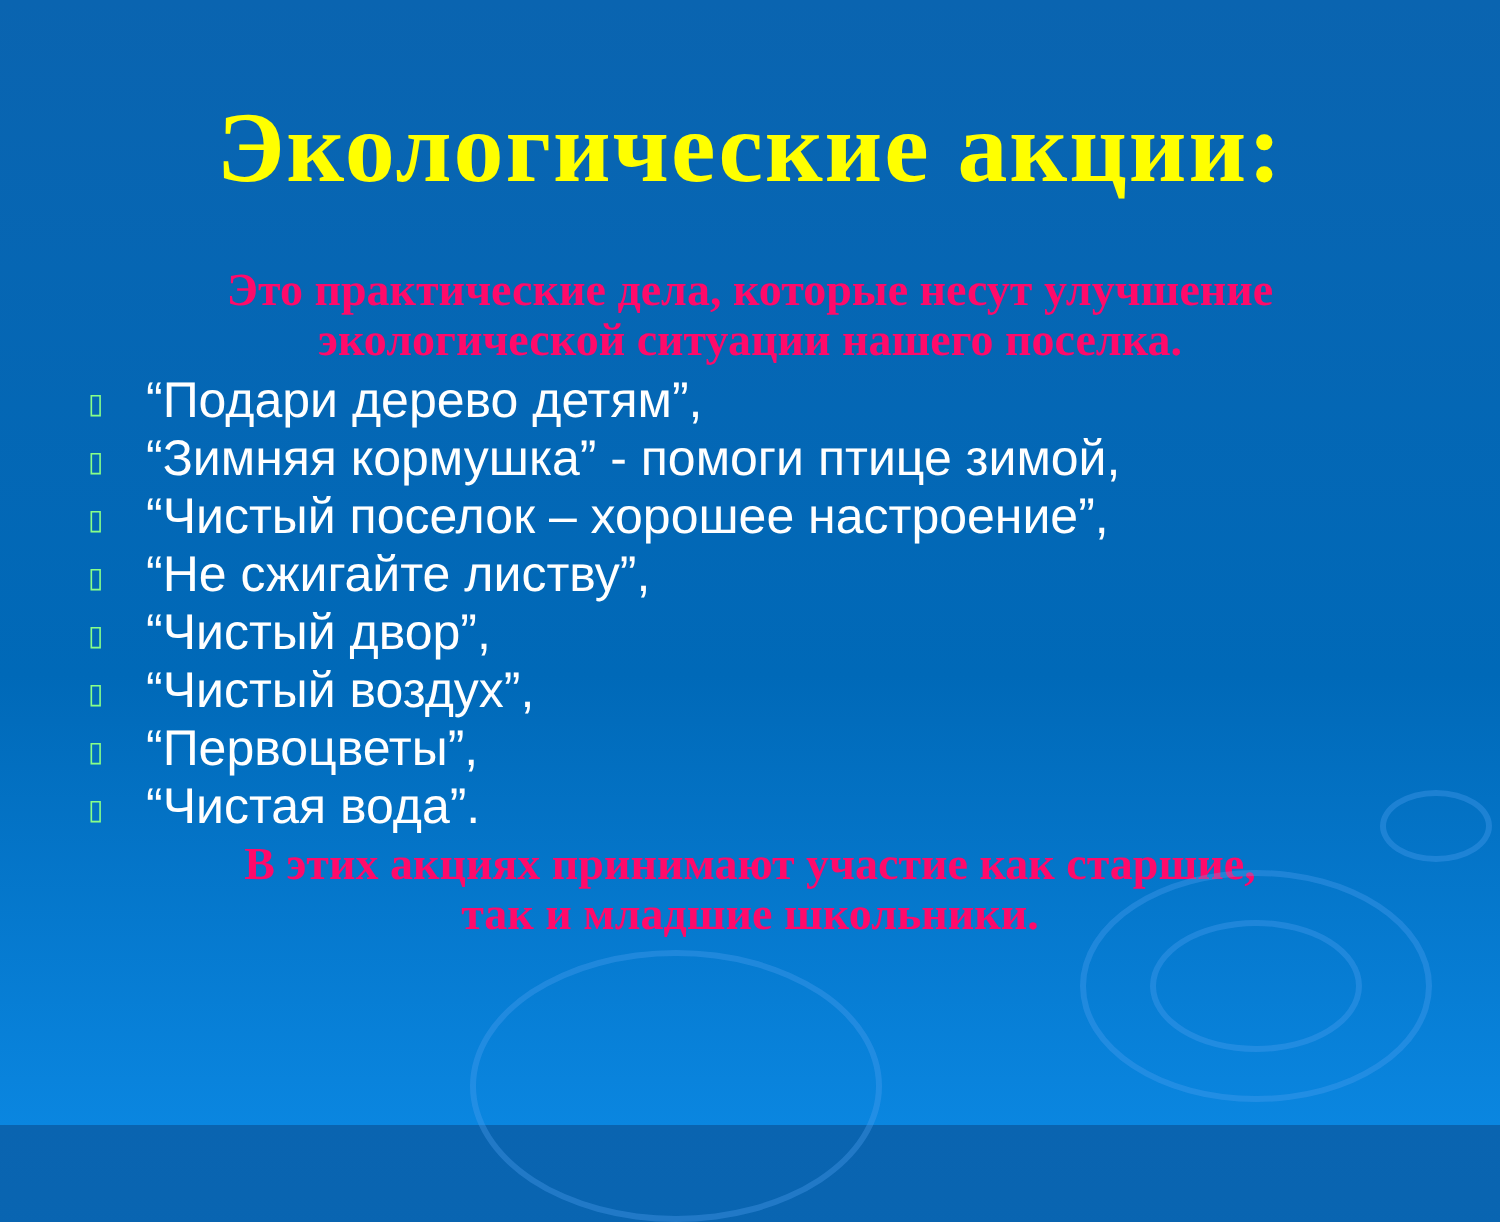Экологические акции:
Это практические дела, которые несут улучшение
экологической ситуации нашего поселка.
▯ “Подари дерево детям”,
▯ “Зимняя кормушка” - помоги птице зимой,
▯ “Чистый поселок – хорошее настроение”,
▯ “Не сжигайте листву”,
▯ “Чистый двор”,
▯ “Чистый воздух”,
▯ “Первоцветы”,
▯ “Чистая вода”.
В этих акциях принимают участие как старшие,
так и младшие школьники.